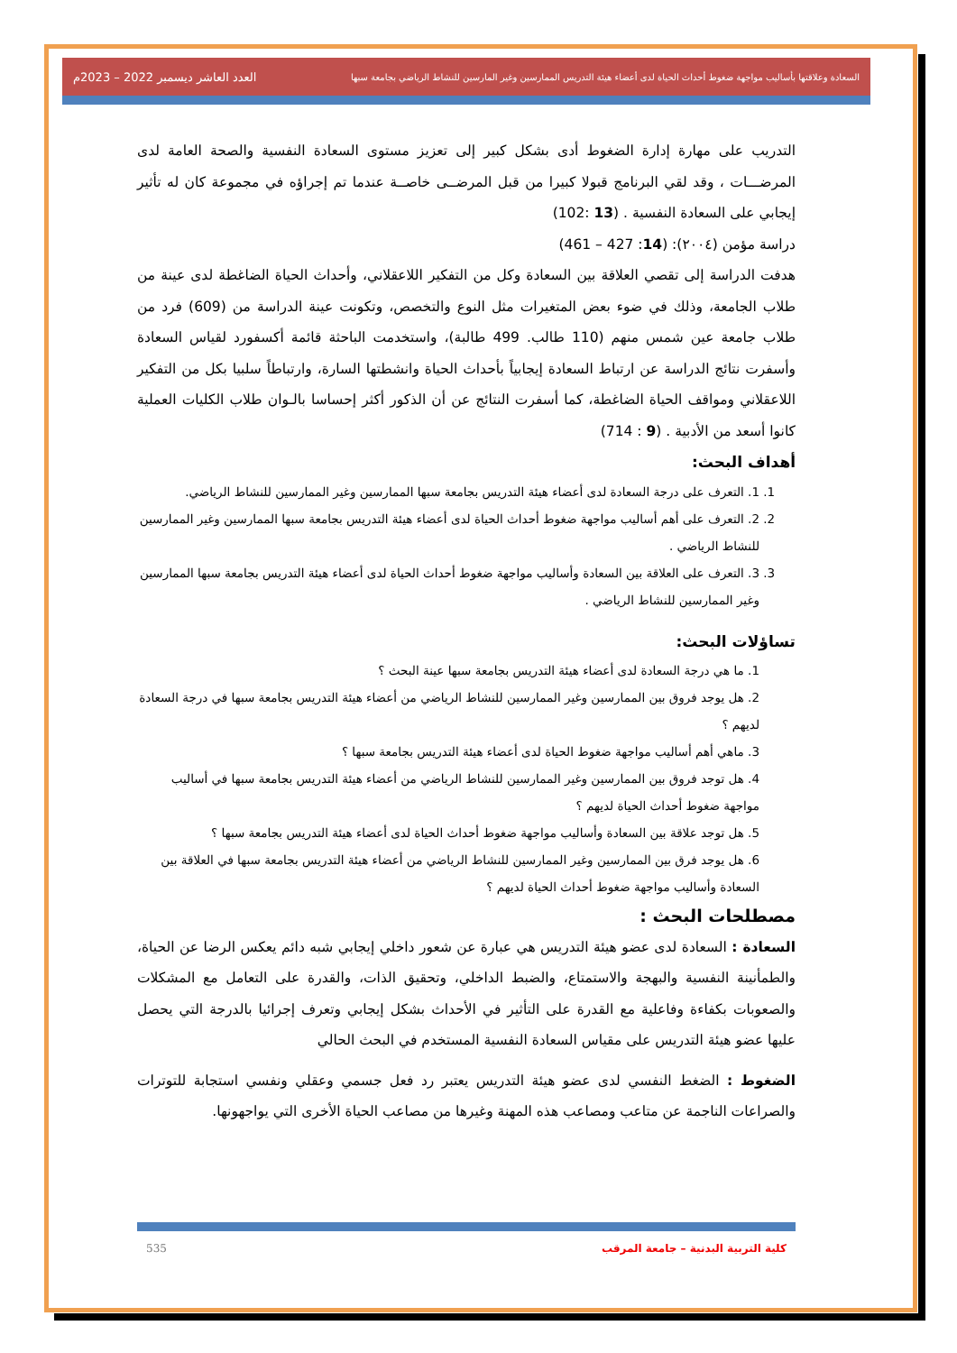السعادة وعلاقتها بأساليب مواجهة ضغوط أحداث الحياة لدى أعضاء هيئة التدريس الممارسين وغير المارسين للنشاط الرياضي بجامعة سبها العدد العاشر ديسمبر 2022 – 2023م
التدريب على مهارة إدارة الضغوط أدى بشكل كبير إلى تعزيز مستوى السعادة النفسية والصحة العامة لدى المرضـــات ، وقد لقي البرنامج قبولا كبيرا من قبل المرضــى خاصــة عندما تم إجراؤه في مجموعة كان له تأثير إيجابي على السعادة النفسية . (13 :102)
دراسة مؤمن (٢٠٠٤): (14: 427 – 461)
هدفت الدراسة إلى تقصي العلاقة بين السعادة وكل من التفكير اللاعقلاني، وأحداث الحياة الضاغطة لدى عينة من طلاب الجامعة، وذلك في ضوء بعض المتغيرات مثل النوع والتخصص، وتكونت عينة الدراسة من (609) فرد من طلاب جامعة عين شمس منهم (110 طالب. 499 طالبة)، واستخدمت الباحثة قائمة أكسفورد لقياس السعادة وأسفرت نتائج الدراسة عن ارتباط السعادة إيجابياً بأحداث الحياة وانشطتها السارة، وارتباطاً سلبيا بكل من التفكير اللاعقلاني ومواقف الحياة الضاغطة، كما أسفرت النتائج عن أن الذكور أكثر إحساسا بالـوان طلاب الكليات العملية كانوا أسعد من الأدبية . (9 : 714)
أهداف البحث:
1. 1. التعرف على درجة السعادة لدى أعضاء هيئة التدريس بجامعة سبها الممارسين وغير الممارسين للنشاط الرياضي.
2. 2. التعرف على أهم أساليب مواجهة ضغوط أحداث الحياة لدى أعضاء هيئة التدريس بجامعة سبها الممارسين وغير الممارسين للنشاط الرياضي .
3. 3. التعرف على العلاقة بين السعادة وأساليب مواجهة ضغوط أحداث الحياة لدى أعضاء هيئة التدريس بجامعة سبها الممارسين وغير الممارسين للنشاط الرياضي .
تساؤلات البحث:
1. ما هي درجة السعادة لدى أعضاء هيئة التدريس بجامعة سبها عينة البحث ؟
2. هل يوجد فروق بين الممارسين وغير الممارسين للنشاط الرياضي من أعضاء هيئة التدريس بجامعة سبها في درجة السعادة لديهم ؟
3. ماهي أهم أساليب مواجهة ضغوط الحياة لدى أعضاء هيئة التدريس بجامعة سبها ؟
4. هل توجد فروق بين الممارسين وغير الممارسين للنشاط الرياضي من أعضاء هيئة التدريس بجامعة سبها في أساليب مواجهة ضغوط أحداث الحياة لديهم ؟
5. هل توجد علاقة بين السعادة وأساليب مواجهة ضغوط أحداث الحياة لدى أعضاء هيئة التدريس بجامعة سبها ؟
6. هل يوجد فرق بين الممارسين وغير الممارسين للنشاط الرياضي من أعضاء هيئة التدريس بجامعة سبها في العلاقة بين السعادة وأساليب مواجهة ضغوط أحداث الحياة لديهم ؟
مصطلحات البحث :
السعادة : السعادة لدى عضو هيئة التدريس هي عبارة عن شعور داخلي إيجابي شبه دائم يعكس الرضا عن الحياة، والطمأنينة النفسية والبهجة والاستمتاع، والضبط الداخلي، وتحقيق الذات، والقدرة على التعامل مع المشكلات والصعوبات بكفاءة وفاعلية مع القدرة على التأثير في الأحداث بشكل إيجابي وتعرف إجرائيا بالدرجة التي يحصل عليها عضو هيئة التدريس على مقياس السعادة النفسية المستخدم في البحث الحالي
الضغوط : الضغط النفسي لدى عضو هيئة التدريس يعتبر رد فعل جسمي وعقلي ونفسي استجابة للتوترات والصراعات الناجمة عن متاعب ومصاعب هذه المهنة وغيرها من مصاعب الحياة الأخرى التي يواجهونها.
كلية التربية البدنية – جامعة المرقب 535